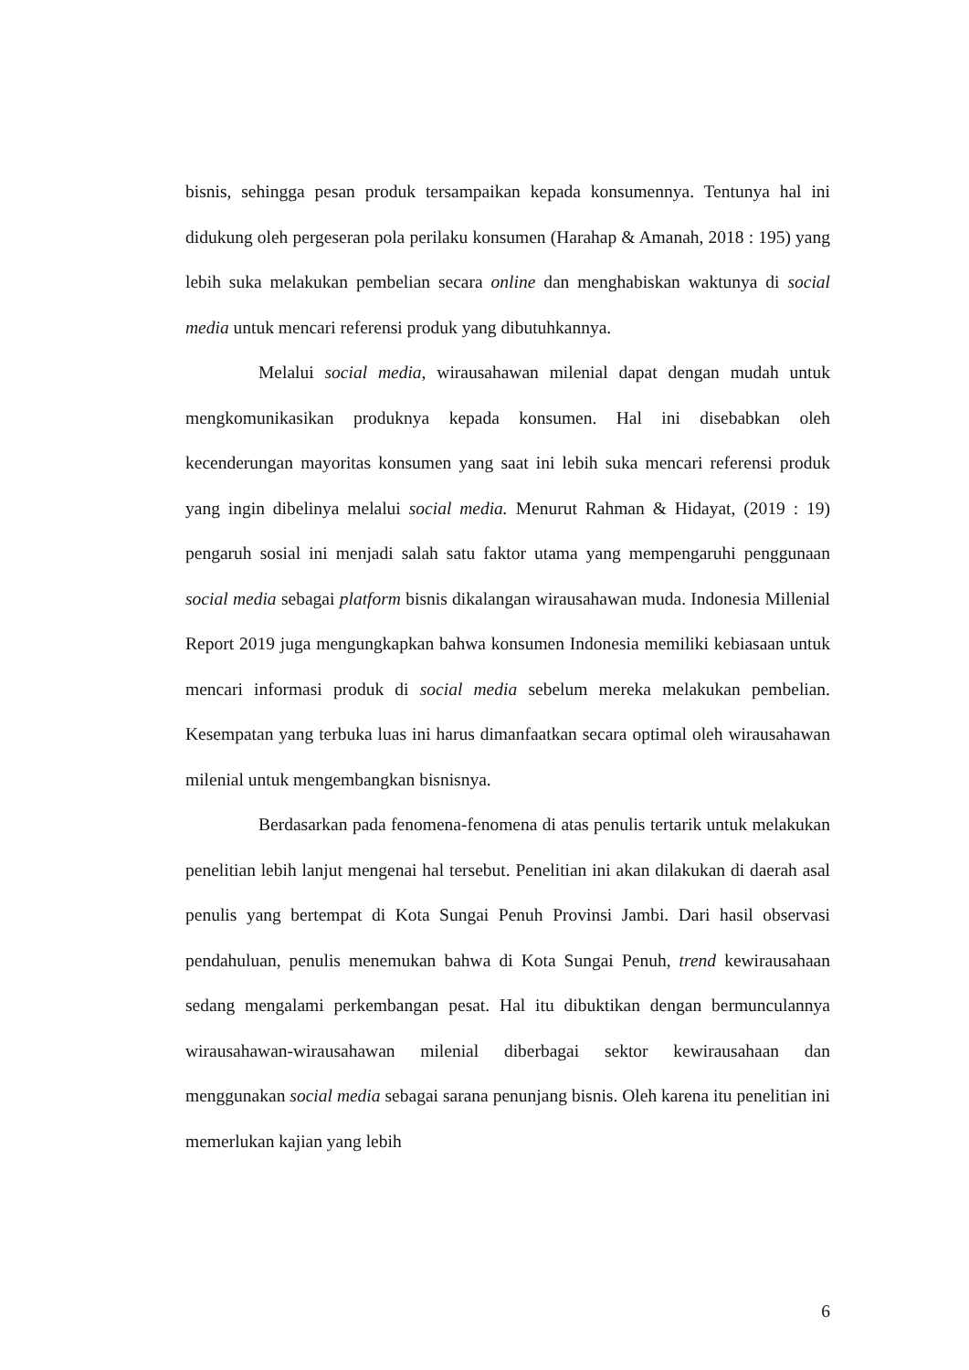bisnis, sehingga pesan produk tersampaikan kepada konsumennya. Tentunya hal ini didukung oleh pergeseran pola perilaku konsumen (Harahap & Amanah, 2018 : 195) yang lebih suka melakukan pembelian secara online dan menghabiskan waktunya di social media untuk mencari referensi produk yang dibutuhkannya.
Melalui social media, wirausahawan milenial dapat dengan mudah untuk mengkomunikasikan produknya kepada konsumen. Hal ini disebabkan oleh kecenderungan mayoritas konsumen yang saat ini lebih suka mencari referensi produk yang ingin dibelinya melalui social media. Menurut Rahman & Hidayat, (2019 : 19) pengaruh sosial ini menjadi salah satu faktor utama yang mempengaruhi penggunaan social media sebagai platform bisnis dikalangan wirausahawan muda. Indonesia Millenial Report 2019 juga mengungkapkan bahwa konsumen Indonesia memiliki kebiasaan untuk mencari informasi produk di social media sebelum mereka melakukan pembelian. Kesempatan yang terbuka luas ini harus dimanfaatkan secara optimal oleh wirausahawan milenial untuk mengembangkan bisnisnya.
Berdasarkan pada fenomena-fenomena di atas penulis tertarik untuk melakukan penelitian lebih lanjut mengenai hal tersebut. Penelitian ini akan dilakukan di daerah asal penulis yang bertempat di Kota Sungai Penuh Provinsi Jambi. Dari hasil observasi pendahuluan, penulis menemukan bahwa di Kota Sungai Penuh, trend kewirausahaan sedang mengalami perkembangan pesat. Hal itu dibuktikan dengan bermunculannya wirausahawan-wirausahawan milenial diberbagai sektor kewirausahaan dan menggunakan social media sebagai sarana penunjang bisnis. Oleh karena itu penelitian ini memerlukan kajian yang lebih
6